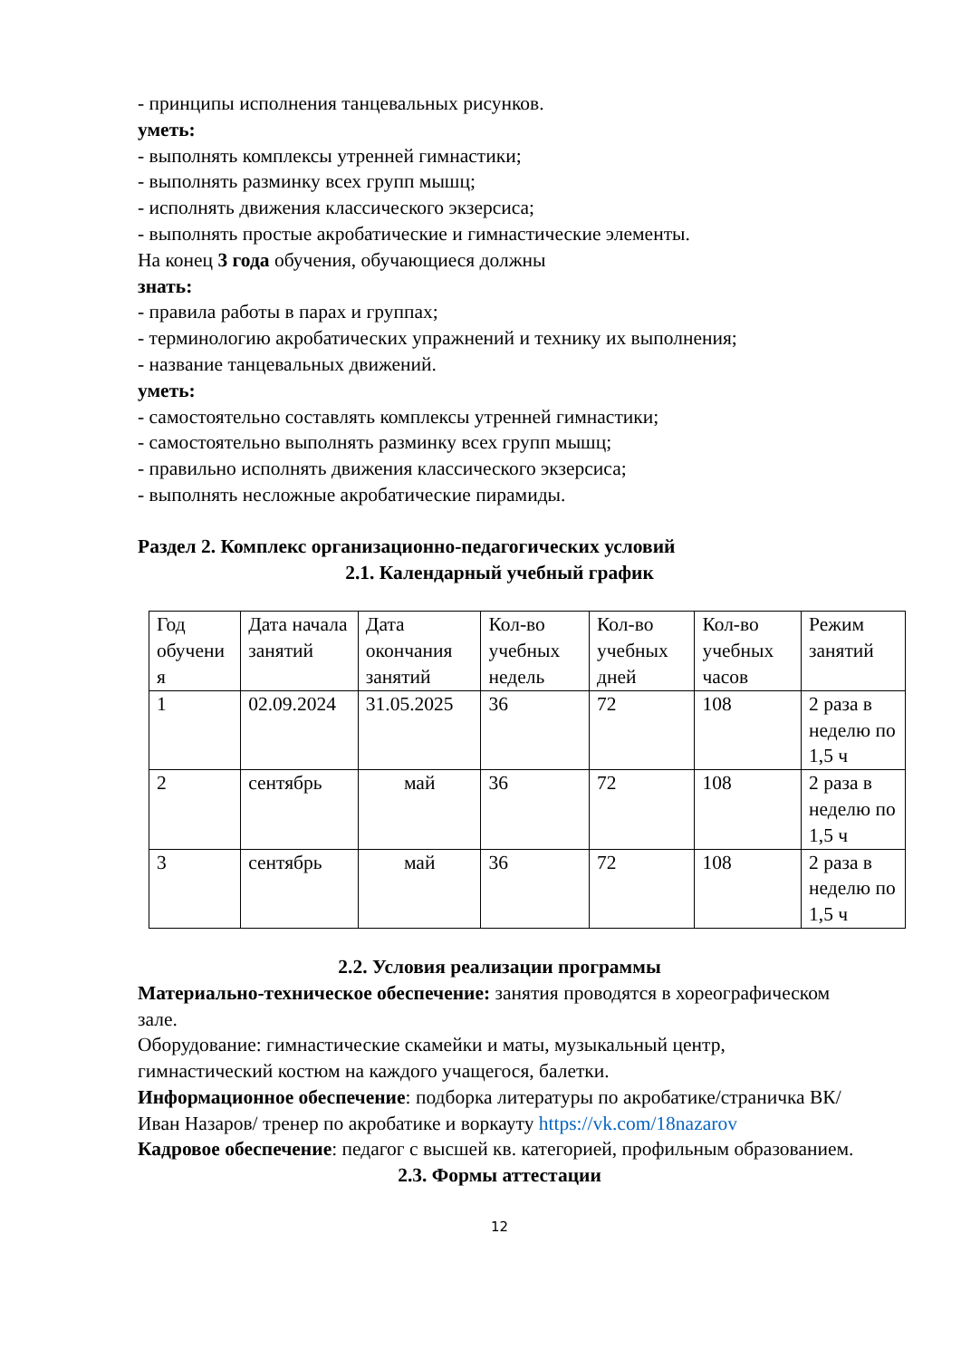- принципы исполнения танцевальных рисунков.
уметь:
- выполнять комплексы утренней гимнастики;
- выполнять разминку всех групп мышц;
- исполнять движения классического экзерсиса;
- выполнять простые акробатические и гимнастические элементы.
На конец 3 года обучения, обучающиеся должны
знать:
- правила работы в парах и группах;
- терминологию акробатических упражнений и технику их выполнения;
- название танцевальных движений.
уметь:
- самостоятельно составлять комплексы утренней гимнастики;
- самостоятельно выполнять разминку всех групп мышц;
- правильно исполнять движения классического экзерсиса;
- выполнять несложные акробатические пирамиды.
Раздел 2. Комплекс организационно-педагогических условий
2.1. Календарный учебный график
| Год обучени я | Дата начала занятий | Дата окончания занятий | Кол-во учебных недель | Кол-во учебных дней | Кол-во учебных часов | Режим занятий |
| 1 | 02.09.2024 | 31.05.2025 | 36 | 72 | 108 | 2 раза в неделю по 1,5 ч |
| 2 | сентябрь | май | 36 | 72 | 108 | 2 раза в неделю по 1,5 ч |
| 3 | сентябрь | май | 36 | 72 | 108 | 2 раза в неделю по 1,5 ч |
2.2. Условия реализации программы
Материально-техническое обеспечение: занятия проводятся в хореографическом зале.
Оборудование: гимнастические скамейки и маты, музыкальный центр, гимнастический костюм на каждого учащегося, балетки.
Информационное обеспечение: подборка литературы по акробатике/страничка ВК/Иван Назаров/ тренер по акробатике и воркауту https://vk.com/18nazarov
Кадровое обеспечение: педагог с высшей кв. категорией, профильным образованием.
2.3. Формы аттестации
12